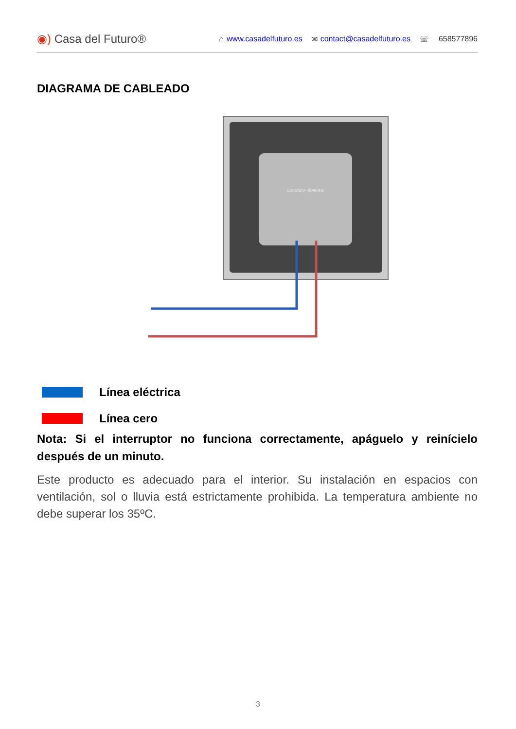◉) Casa del Futuro®
⌂ www.casadelfuturo.es ✉ contact@casadelfuturo.es ☏ 658577896
DIAGRAMA DE CABLEADO
110-250V~50/60Hz
Línea eléctrica
Línea cero
Nota: Si el interruptor no funciona correctamente, apáguelo y reinícielo después de un minuto.
Este producto es adecuado para el interior. Su instalación en espacios con ventilación, sol o lluvia está estrictamente prohibida. La temperatura ambiente no debe superar los 35ºC.
3